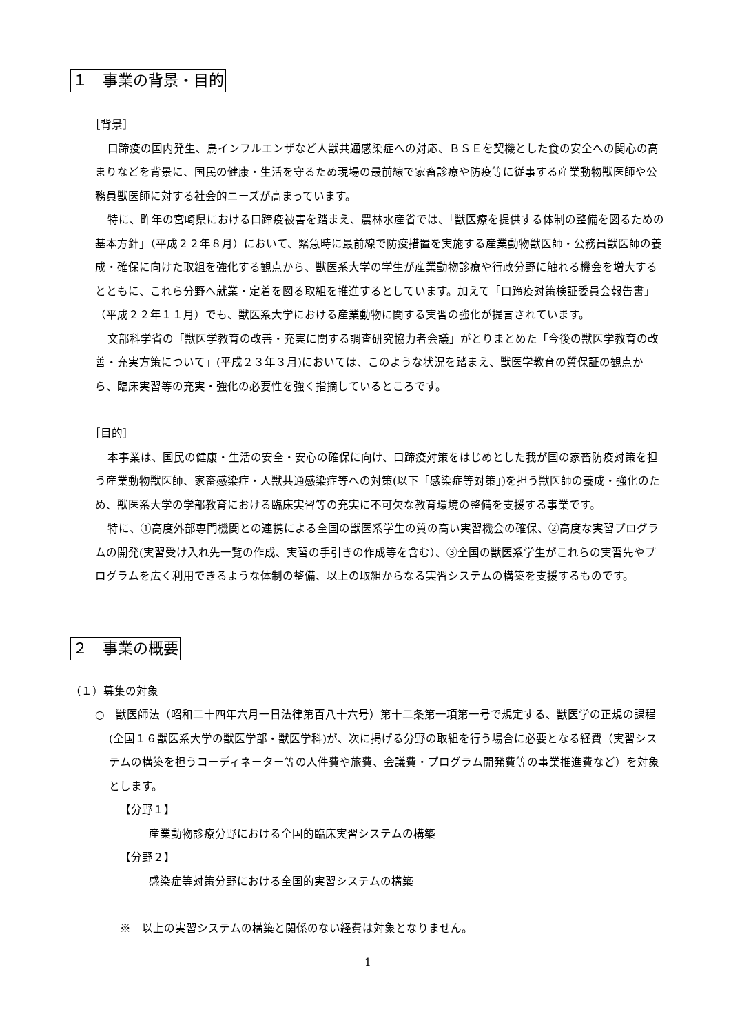１　事業の背景・目的
［背景］
口蹄疫の国内発生、鳥インフルエンザなど人獣共通感染症への対応、ＢＳＥを契機とした食の安全への関心の高まりなどを背景に、国民の健康・生活を守るため現場の最前線で家畜診療や防疫等に従事する産業動物獣医師や公務員獣医師に対する社会的ニーズが高まっています。
特に、昨年の宮崎県における口蹄疫被害を踏まえ、農林水産省では、「獣医療を提供する体制の整備を図るための基本方針」（平成２２年８月）において、緊急時に最前線で防疫措置を実施する産業動物獣医師・公務員獣医師の養成・確保に向けた取組を強化する観点から、獣医系大学の学生が産業動物診療や行政分野に触れる機会を増大するとともに、これら分野へ就業・定着を図る取組を推進するとしています。加えて「口蹄疫対策検証委員会報告書」（平成２２年１１月）でも、獣医系大学における産業動物に関する実習の強化が提言されています。
文部科学省の「獣医学教育の改善・充実に関する調査研究協力者会議」がとりまとめた「今後の獣医学教育の改善・充実方策について」(平成２３年３月)においては、このような状況を踏まえ、獣医学教育の質保証の観点から、臨床実習等の充実・強化の必要性を強く指摘しているところです。
［目的］
本事業は、国民の健康・生活の安全・安心の確保に向け、口蹄疫対策をはじめとした我が国の家畜防疫対策を担う産業動物獣医師、家畜感染症・人獣共通感染症等への対策(以下「感染症等対策」)を担う獣医師の養成・強化のため、獣医系大学の学部教育における臨床実習等の充実に不可欠な教育環境の整備を支援する事業です。
特に、①高度外部専門機関との連携による全国の獣医系学生の質の高い実習機会の確保、②高度な実習プログラムの開発(実習受け入れ先一覧の作成、実習の手引きの作成等を含む）、③全国の獣医系学生がこれらの実習先やプログラムを広く利用できるような体制の整備、以上の取組からなる実習システムの構築を支援するものです。
２　事業の概要
（１）募集の対象
○　獣医師法（昭和二十四年六月一日法律第百八十六号）第十二条第一項第一号で規定する、獣医学の正規の課程(全国１６獣医系大学の獣医学部・獣医学科)が、次に掲げる分野の取組を行う場合に必要となる経費（実習システムの構築を担うコーディネーター等の人件費や旅費、会議費・プログラム開発費等の事業推進費など）を対象とします。
【分野１】
産業動物診療分野における全国的臨床実習システムの構築
【分野２】
感染症等対策分野における全国的実習システムの構築
※　以上の実習システムの構築と関係のない経費は対象となりません。
1